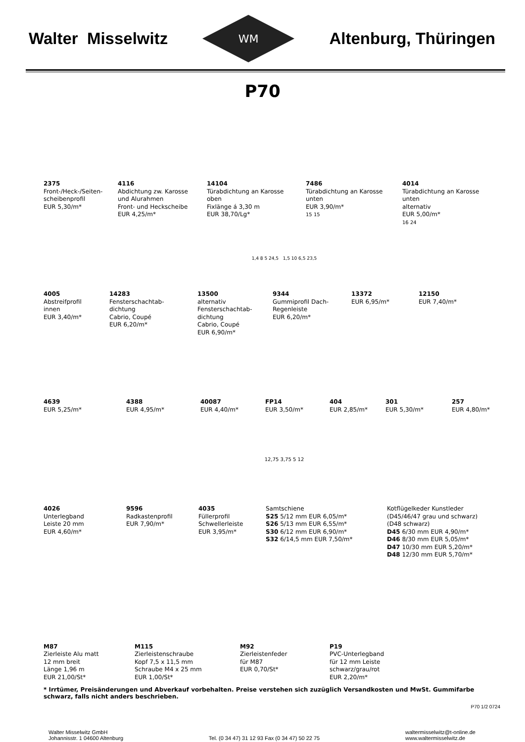Walter Misselwitz
WM
Altenburg, Thüringen
P70
2375
Front-/Heck-/Seiten-
scheibenprofil
EUR 5,30/m*
4116
Abdichtung zw. Karosse
und Alurahmen
Front- und Heckscheibe
EUR 4,25/m*
14104
Türabdichtung an Karosse
oben
Fixlänge á 3,30 m
EUR 38,70/Lg*
7486
Türabdichtung an Karosse
unten
EUR 3,90/m*
15 15
4014
Türabdichtung an Karosse
unten
alternativ
EUR 5,00/m*
16 24
1,4 8 5 24,5 1,5 10 6,5 23,5
4005
Abstreifprofil
innen
EUR 3,40/m*
14283
Fensterschachtab-
dichtung
Cabrio, Coupé
EUR 6,20/m*
13500
alternativ
Fensterschachtab-
dichtung
Cabrio, Coupé
EUR 6,90/m*
9344
Gummiprofil Dach-
Regenleiste
EUR 6,20/m*
13372
EUR 6,95/m*
12150
EUR 7,40/m*
4639
EUR 5,25/m*
4388
EUR 4,95/m*
40087
EUR 4,40/m*
FP14
EUR 3,50/m*
404
EUR 2,85/m*
301
EUR 5,30/m*
257
EUR 4,80/m*
12,75 3,75 5 12
4026
Unterlegband
Leiste 20 mm
EUR 4,60/m*
9596
Radkastenprofil
EUR 7,90/m*
4035
Füllerprofil
Schwellerleiste
EUR 3,95/m*
Samtschiene
S25 5/12 mm EUR 6,05/m*
S26 5/13 mm EUR 6,55/m*
S30 6/12 mm EUR 6,90/m*
S32 6/14,5 mm EUR 7,50/m*
Kotflügelkeder Kunstleder
(D45/46/47 grau und schwarz)
(D48 schwarz)
D45 6/30 mm EUR 4,90/m*
D46 8/30 mm EUR 5,05/m*
D47 10/30 mm EUR 5,20/m*
D48 12/30 mm EUR 5,70/m*
M87
Zierleiste Alu matt
12 mm breit
Länge 1,96 m
EUR 21,00/St*
M115
Zierleistenschraube
Kopf 7,5 x 11,5 mm
Schraube M4 x 25 mm
EUR 1,00/St*
M92
Zierleistenfeder
für M87
EUR 0,70/St*
P19
PVC-Unterlegband
für 12 mm Leiste
schwarz/grau/rot
EUR 2,20/m*
* Irrtümer, Preisänderungen und Abverkauf vorbehalten. Preise verstehen sich zuzüglich Versandkosten und MwSt. Gummifarbe schwarz, falls nicht anders beschrieben.
P70 1/2 0724
Walter Misselwitz GmbH
Johannisstr. 1 04600 Altenburg
Tel. (0 34 47) 31 12 93 Fax (0 34 47) 50 22 75
waltermisselwitz@t-online.de
www.waltermisselwitz.de